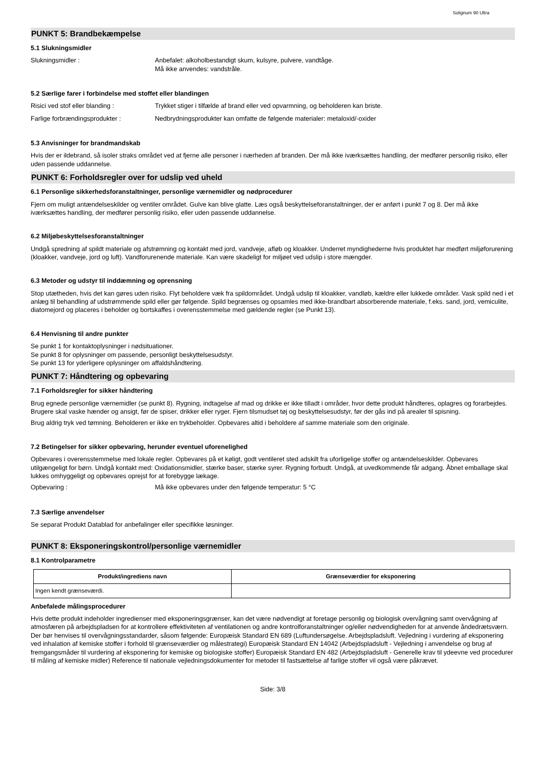Solignum 90 Ultra
PUNKT 5: Brandbekæmpelse
5.1 Slukningsmidler
Slukningsmidler : Anbefalet: alkoholbestandigt skum, kulsyre, pulvere, vandtåge.
Må ikke anvendes: vandstråle.
5.2 Særlige farer i forbindelse med stoffet eller blandingen
Risici ved stof eller blanding : Trykket stiger i tilfælde af brand eller ved opvarmning, og beholderen kan briste.
Farlige forbrændingsprodukter : Nedbrydningsprodukter kan omfatte de følgende materialer: metaloxid/-oxider
5.3 Anvisninger for brandmandskab
Hvis der er ildebrand, så isoler straks området ved at fjerne alle personer i nærheden af branden. Der må ikke iværksættes handling, der medfører personlig risiko, eller uden passende uddannelse.
PUNKT 6: Forholdsregler over for udslip ved uheld
6.1 Personlige sikkerhedsforanstaltninger, personlige værnemidler og nødprocedurer
Fjern om muligt antændelseskilder og ventiler området. Gulve kan blive glatte. Læs også beskyttelseforanstaltninger, der er anført i punkt 7 og 8. Der må ikke iværksættes handling, der medfører personlig risiko, eller uden passende uddannelse.
6.2 Miljøbeskyttelsesforanstaltninger
Undgå spredning af spildt materiale og afstrømning og kontakt med jord, vandveje, afløb og kloakker. Underret myndighederne hvis produktet har medført miljøforurening (kloakker, vandveje, jord og luft). Vandforurenende materiale. Kan være skadeligt for miljøet ved udslip i store mængder.
6.3 Metoder og udstyr til inddæmning og oprensning
Stop utætheden, hvis det kan gøres uden risiko. Flyt beholdere væk fra spildområdet. Undgå udslip til kloakker, vandløb, kældre eller lukkede områder. Vask spild ned i et anlæg til behandling af udstrømmende spild eller gør følgende. Spild begrænses og opsamles med ikke-brandbart absorberende materiale, f.eks. sand, jord, vemiculite, diatomejord og placeres i beholder og bortskaffes i overensstemmelse med gældende regler (se Punkt 13).
6.4 Henvisning til andre punkter
Se punkt 1 for kontaktoplysninger i nødsituationer.
Se punkt 8 for oplysninger om passende, personligt beskyttelsesudstyr.
Se punkt 13 for yderligere oplysninger om affaldshåndtering.
PUNKT 7: Håndtering og opbevaring
7.1 Forholdsregler for sikker håndtering
Brug egnede personlige værnemidler (se punkt 8). Rygning, indtagelse af mad og drikke er ikke tilladt i områder, hvor dette produkt håndteres, oplagres og forarbejdes. Brugere skal vaske hænder og ansigt, før de spiser, drikker eller ryger. Fjern tilsmudset tøj og beskyttelsesudstyr, før der gås ind på arealer til spisning.
Brug aldrig tryk ved tømning. Beholderen er ikke en trykbeholder. Opbevares altid i beholdere af samme materiale som den originale.
7.2 Betingelser for sikker opbevaring, herunder eventuel uforenelighed
Opbevares i overensstemmelse med lokale regler. Opbevares på et køligt, godt ventileret sted adskilt fra uforligelige stoffer og antændelseskilder. Opbevares utilgængeligt for børn. Undgå kontakt med: Oxidationsmidler, stærke baser, stærke syrer. Rygning forbudt. Undgå, at uvedkommende får adgang. Åbnet emballage skal lukkes omhyggeligt og opbevares oprejst for at forebygge lækage.
Opbevaring : Må ikke opbevares under den følgende temperatur: 5 °C
7.3 Særlige anvendelser
Se separat Produkt Datablad for anbefalinger eller specifikke løsninger.
PUNKT 8: Eksponeringskontrol/personlige værnemidler
8.1 Kontrolparametre
| Produkt/ingrediens navn | Grænseværdier for eksponering |
| --- | --- |
| Ingen kendt grænseværdi. | |
Anbefalede målingsprocedurer
Hvis dette produkt indeholder ingredienser med eksponeringsgrænser, kan det være nødvendigt at foretage personlig og biologisk overvågning samt overvågning af atmosfæren på arbejdspladsen for at kontrollere effektiviteten af ventilationen og andre kontrolforanstaltninger og/eller nødvendigheden for at anvende åndedrætsværn. Der bør henvises til overvågningsstandarder, såsom følgende: Europæisk Standard EN 689 (Luftundersøgelse. Arbejdspladsluft. Vejledning i vurdering af eksponering ved inhalation af kemiske stoffer i forhold til grænseværdier og målestrategi) Europæisk Standard EN 14042 (Arbejdspladsluft - Vejledning i anvendelse og brug af fremgangsmåder til vurdering af eksponering for kemiske og biologiske stoffer) Europæisk Standard EN 482 (Arbejdspladsluft - Generelle krav til ydeevne ved procedurer til måling af kemiske midler) Reference til nationale vejledningsdokumenter for metoder til fastsættelse af farlige stoffer vil også være påkrævet.
Side: 3/8